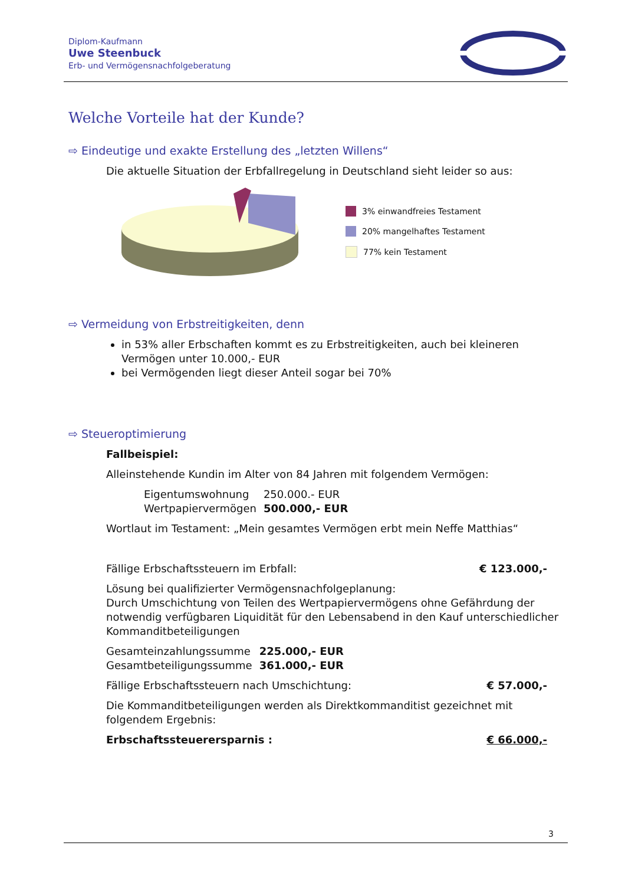Diplom-Kaufmann
Uwe Steenbuck
Erb- und Vermögensnachfolgeberatung
Welche Vorteile hat der Kunde?
⇨ Eindeutige und exakte Erstellung des „letzten Willens“
Die aktuelle Situation der Erbfallregelung in Deutschland sieht leider so aus:
3% einwandfreies Testament
20% mangelhaftes Testament
77% kein Testament
⇨ Vermeidung von Erbstreitigkeiten, denn
in 53% aller Erbschaften kommt es zu Erbstreitigkeiten, auch bei kleineren Vermögen unter 10.000,- EUR
bei Vermögenden liegt dieser Anteil sogar bei 70%
⇨ Steueroptimierung
Fallbeispiel:
Alleinstehende Kundin im Alter von 84 Jahren mit folgendem Vermögen:
| Eigentumswohnung | 250.000.- EUR |
| Wertpapiervermögen | 500.000,- EUR |
Wortlaut im Testament: „Mein gesamtes Vermögen erbt mein Neffe Matthias“
| Fällige Erbschaftssteuern im Erbfall: | € 123.000,- |
Lösung bei qualifizierter Vermögensnachfolgeplanung:
Durch Umschichtung von Teilen des Wertpapiervermögens ohne Gefährdung der notwendig verfügbaren Liquidität für den Lebensabend in den Kauf unterschiedlicher Kommanditbeteiligungen
| Gesamteinzahlungssumme | 225.000,- EUR |
| Gesamtbeteiligungssumme | 361.000,- EUR |
| Fällige Erbschaftssteuern nach Umschichtung: | € 57.000,- |
Die Kommanditbeteiligungen werden als Direktkommanditist gezeichnet mit folgendem Ergebnis:
| Erbschaftssteuerersparnis : | € 66.000,- |
3